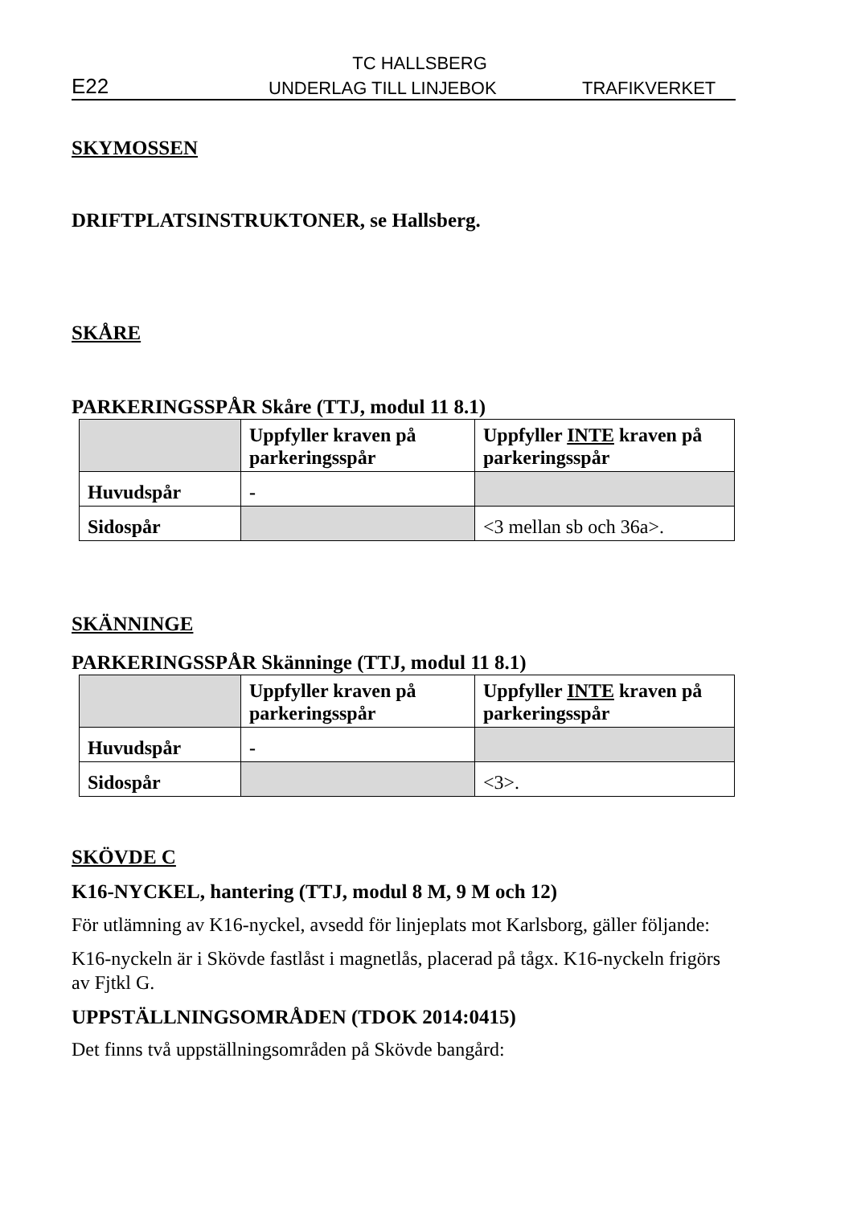TC HALLSBERG
E22 UNDERLAG TILL LINJEBOK TRAFIKVERKET
SKYMOSSEN
DRIFTPLATSINSTRUKTONER, se Hallsberg.
SKÅRE
PARKERINGSSPÅR Skåre (TTJ, modul 11 8.1)
| | Uppfyller kraven på parkeringsspår | Uppfyller INTE kraven på parkeringsspår |
| Huvudspår | - | |
| Sidospår | | <3 mellan sb och 36a>. |
SKÄNNINGE
PARKERINGSSPÅR Skänninge (TTJ, modul 11 8.1)
| | Uppfyller kraven på parkeringsspår | Uppfyller INTE kraven på parkeringsspår |
| Huvudspår | - | |
| Sidospår | | <3>. |
SKÖVDE C
K16-NYCKEL, hantering (TTJ, modul 8 M, 9 M och 12)
För utlämning av K16-nyckel, avsedd för linjeplats mot Karlsborg, gäller följande:
K16-nyckeln är i Skövde fastlåst i magnetlås, placerad på tågx. K16-nyckeln frigörs av Fjtkl G.
UPPSTÄLLNINGSOMRÅDEN (TDOK 2014:0415)
Det finns två uppställningsområden på Skövde bangård: